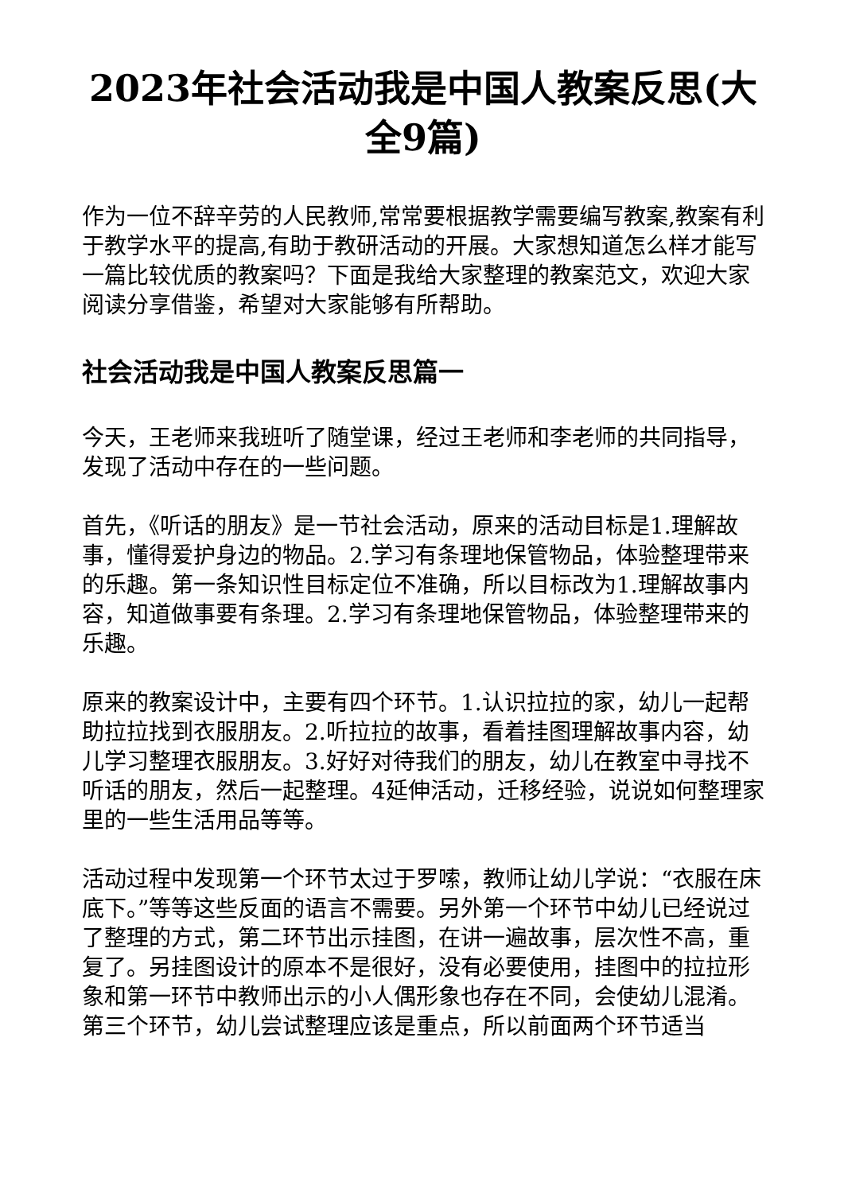2023年社会活动我是中国人教案反思(大全9篇)
作为一位不辞辛劳的人民教师,常常要根据教学需要编写教案,教案有利于教学水平的提高,有助于教研活动的开展。大家想知道怎么样才能写一篇比较优质的教案吗？下面是我给大家整理的教案范文，欢迎大家阅读分享借鉴，希望对大家能够有所帮助。
社会活动我是中国人教案反思篇一
今天，王老师来我班听了随堂课，经过王老师和李老师的共同指导，发现了活动中存在的一些问题。
首先，《听话的朋友》是一节社会活动，原来的活动目标是1.理解故事，懂得爱护身边的物品。2.学习有条理地保管物品，体验整理带来的乐趣。第一条知识性目标定位不准确，所以目标改为1.理解故事内容，知道做事要有条理。2.学习有条理地保管物品，体验整理带来的乐趣。
原来的教案设计中，主要有四个环节。1.认识拉拉的家，幼儿一起帮助拉拉找到衣服朋友。2.听拉拉的故事，看着挂图理解故事内容，幼儿学习整理衣服朋友。3.好好对待我们的朋友，幼儿在教室中寻找不听话的朋友，然后一起整理。4延伸活动，迁移经验，说说如何整理家里的一些生活用品等等。
活动过程中发现第一个环节太过于罗嗦，教师让幼儿学说：“衣服在床底下。”等等这些反面的语言不需要。另外第一个环节中幼儿已经说过了整理的方式，第二环节出示挂图，在讲一遍故事，层次性不高，重复了。另挂图设计的原本不是很好，没有必要使用，挂图中的拉拉形象和第一环节中教师出示的小人偶形象也存在不同，会使幼儿混淆。第三个环节，幼儿尝试整理应该是重点，所以前面两个环节适当